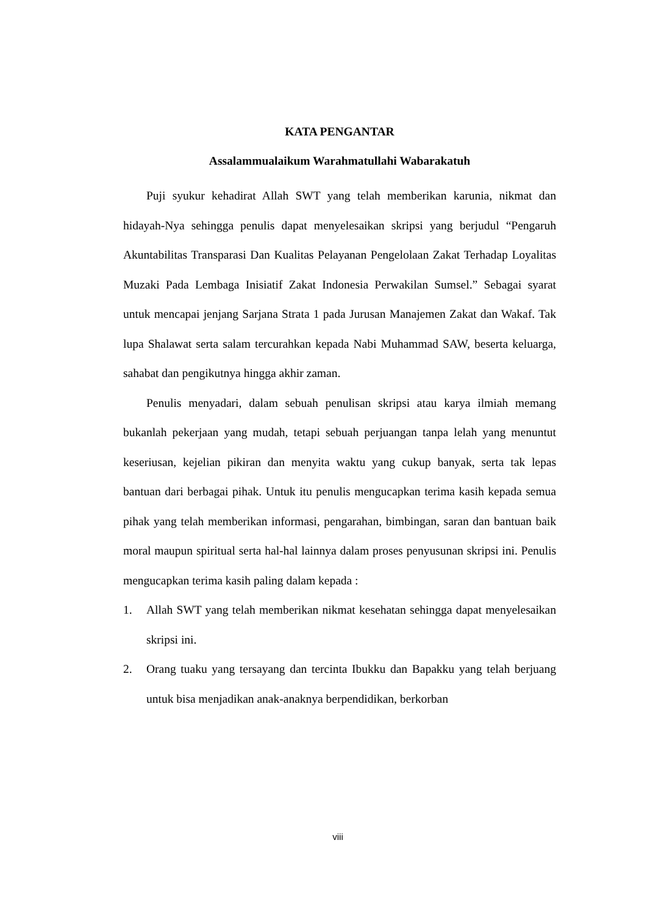KATA PENGANTAR
Assalammualaikum Warahmatullahi Wabarakatuh
Puji syukur kehadirat Allah SWT yang telah memberikan karunia, nikmat dan hidayah-Nya sehingga penulis dapat menyelesaikan skripsi yang berjudul “Pengaruh Akuntabilitas Transparasi Dan Kualitas Pelayanan Pengelolaan Zakat Terhadap Loyalitas Muzaki Pada Lembaga Inisiatif Zakat Indonesia Perwakilan Sumsel.” Sebagai syarat untuk mencapai jenjang Sarjana Strata 1 pada Jurusan Manajemen Zakat dan Wakaf. Tak lupa Shalawat serta salam tercurahkan kepada Nabi Muhammad SAW, beserta keluarga, sahabat dan pengikutnya hingga akhir zaman.
Penulis menyadari, dalam sebuah penulisan skripsi atau karya ilmiah memang bukanlah pekerjaan yang mudah, tetapi sebuah perjuangan tanpa lelah yang menuntut keseriusan, kejelian pikiran dan menyita waktu yang cukup banyak, serta tak lepas bantuan dari berbagai pihak. Untuk itu penulis mengucapkan terima kasih kepada semua pihak yang telah memberikan informasi, pengarahan, bimbingan, saran dan bantuan baik moral maupun spiritual serta hal-hal lainnya dalam proses penyusunan skripsi ini. Penulis mengucapkan terima kasih paling dalam kepada :
1. Allah SWT yang telah memberikan nikmat kesehatan sehingga dapat menyelesaikan skripsi ini.
2. Orang tuaku yang tersayang dan tercinta Ibukku dan Bapakku yang telah berjuang untuk bisa menjadikan anak-anaknya berpendidikan, berkorban
viii